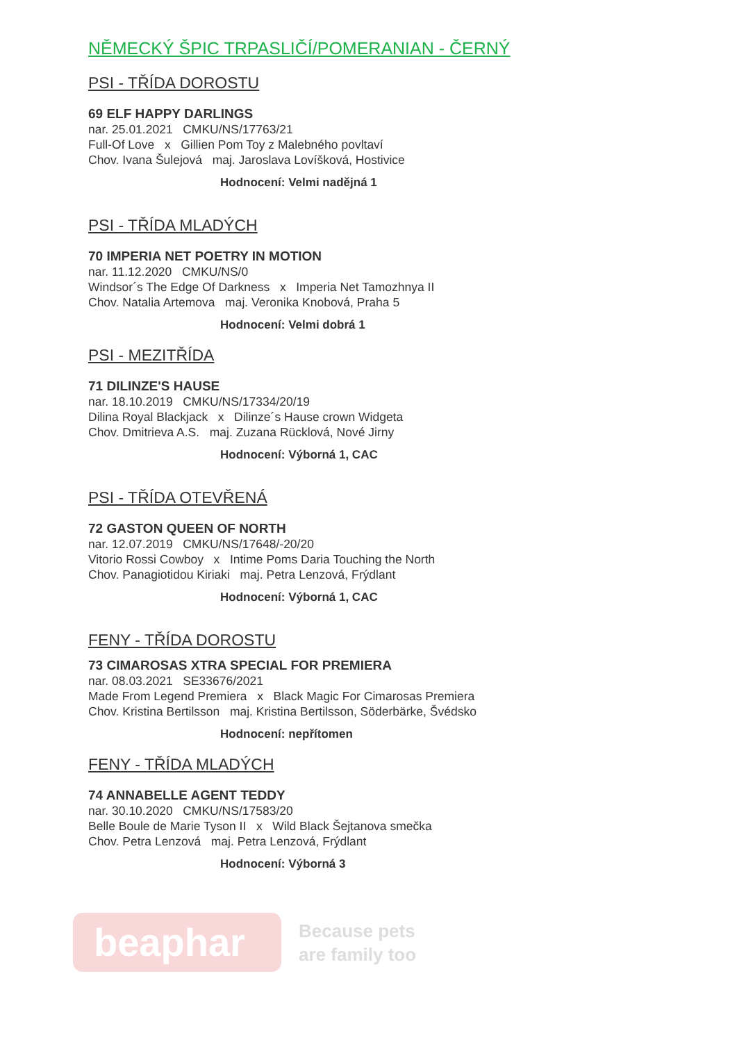NĚMECKÝ ŠPIC TRPASLIČÍ/POMERANIAN - ČERNÝ
PSI - TŘÍDA DOROSTU
69 ELF HAPPY DARLINGS
nar. 25.01.2021 CMKU/NS/17763/21
Full-Of Love x Gillien Pom Toy z Malebného povltaví
Chov. Ivana Šulejová maj. Jaroslava Lovíšková, Hostivice
Hodnocení: Velmi nadějná 1
PSI - TŘÍDA MLADÝCH
70 IMPERIA NET POETRY IN MOTION
nar. 11.12.2020 CMKU/NS/0
Windsor´s The Edge Of Darkness x Imperia Net Tamozhnya II
Chov. Natalia Artemova maj. Veronika Knobová, Praha 5
Hodnocení: Velmi dobrá 1
PSI - MEZITŘÍDA
71 DILINZE'S HAUSE
nar. 18.10.2019 CMKU/NS/17334/20/19
Dilina Royal Blackjack x Dilinze´s Hause crown Widgeta
Chov. Dmitrieva A.S. maj. Zuzana Rücklová, Nové Jirny
Hodnocení: Výborná 1, CAC
PSI - TŘÍDA OTEVŘENÁ
72 GASTON QUEEN OF NORTH
nar. 12.07.2019 CMKU/NS/17648/-20/20
Vitorio Rossi Cowboy x Intime Poms Daria Touching the North
Chov. Panagiotidou Kiriaki maj. Petra Lenzová, Frýdlant
Hodnocení: Výborná 1, CAC
FENY - TŘÍDA DOROSTU
73 CIMAROSAS XTRA SPECIAL FOR PREMIERA
nar. 08.03.2021 SE33676/2021
Made From Legend Premiera x Black Magic For Cimarosas Premiera
Chov. Kristina Bertilsson maj. Kristina Bertilsson, Söderbärke, Švédsko
Hodnocení: nepřítomen
FENY - TŘÍDA MLADÝCH
74 ANNABELLE AGENT TEDDY
nar. 30.10.2020 CMKU/NS/17583/20
Belle Boule de Marie Tyson II x Wild Black Šejtanova smečka
Chov. Petra Lenzová maj. Petra Lenzová, Frýdlant
Hodnocení: Výborná 3
beaphar
Because pets
are family too